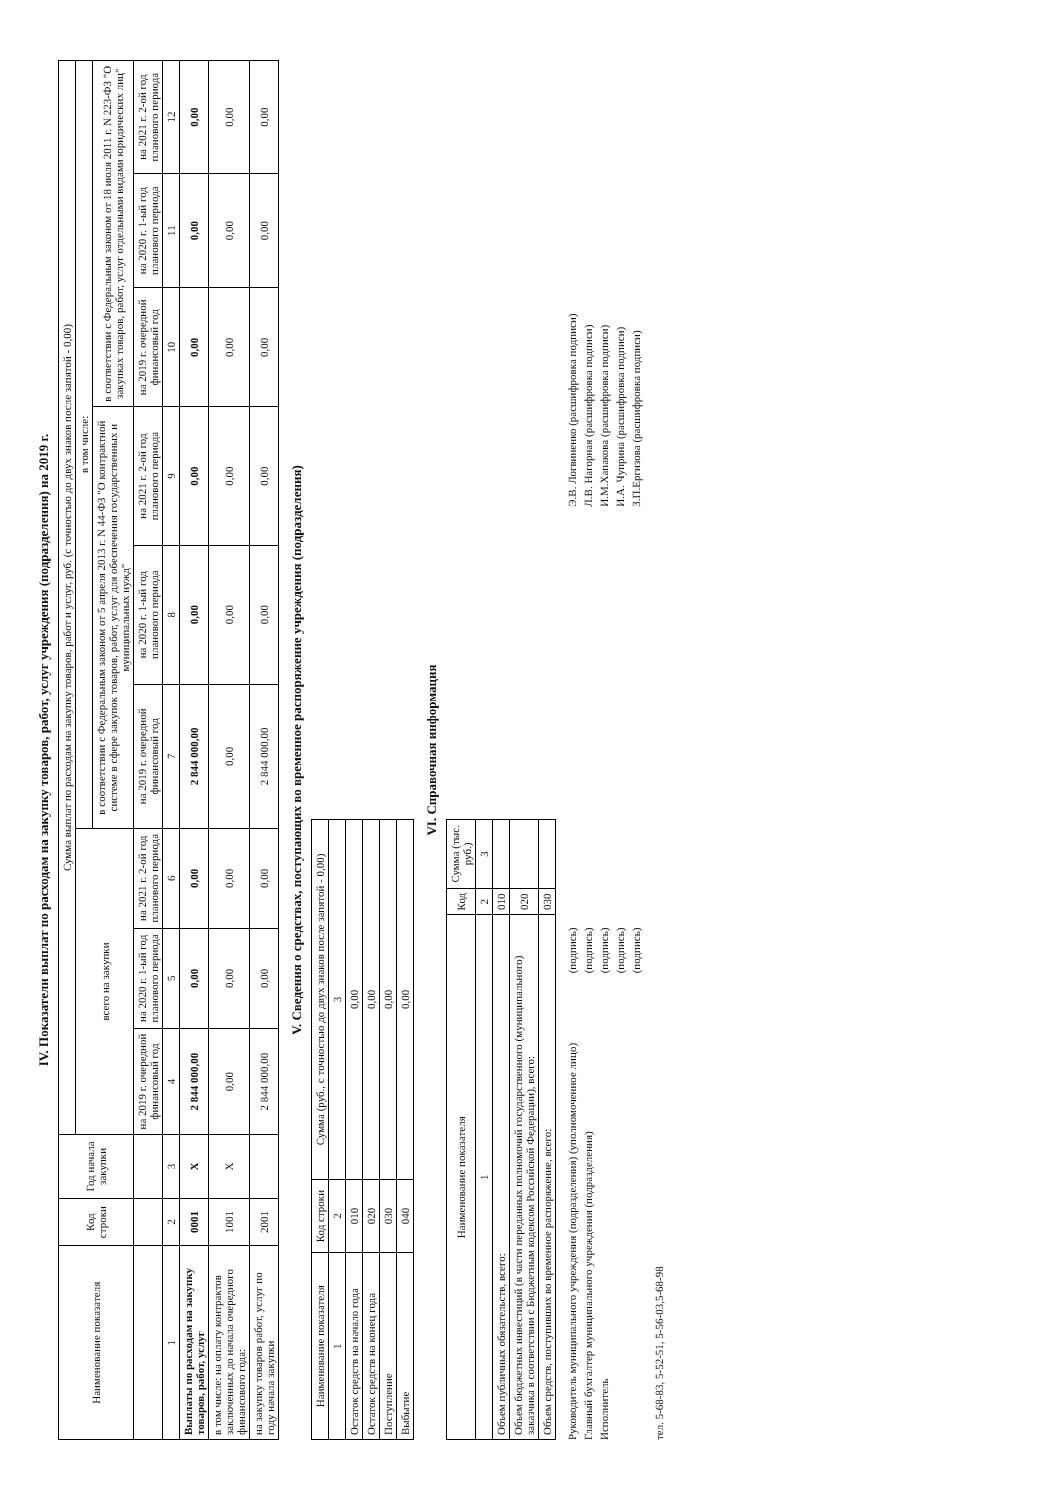IV. Показатели выплат по расходам на закупку товаров, работ, услуг учреждения (подразделения) на 2019 г.
| Наименование показателя | Код строки | Год начала закупки | Сумма выплат по расходам на закупку товаров, работ и услуг, руб. (с точностью до двух знаков после запятой - 0,00) | | | | | | | | |
| --- | --- | --- | --- | --- | --- | --- | --- | --- | --- | --- | --- |
| | | | всего на закупки | | | в том числе: | | | | | |
| | | | | | | в соответствии с Федеральным законом от 5 апреля 2013 г. N 44-ФЗ "О контрактной системе в сфере закупок товаров, работ, услуг для обеспечения государственных и муниципальных нужд" | | | в соответствии с Федеральным законом от 18 июля 2011 г. N 223-ФЗ "О закупках товаров, работ, услуг отдельными видами юридических лиц" | | |
| | | | на 2019 г. очередной финансовый год | на 2020 г. 1-ый год планового периода | на 2021 г. 2-ой год планового периода | на 2019 г. очередной финансовый год | на 2020 г. 1-ый год планового периода | на 2021 г. 2-ой год планового периода | на 2019 г. очередной финансовый год | на 2020 г. 1-ый год планового периода | на 2021 г. 2-ой год планового периода |
| 1 | 2 | 3 | 4 | 5 | 6 | 7 | 8 | 9 | 10 | 11 | 12 |
| Выплаты по расходам на закупку товаров, работ, услуг | 0001 | X | 2 844 000,00 | 0,00 | 0,00 | 2 844 000,00 | 0,00 | 0,00 | 0,00 | 0,00 | 0,00 |
| в том числе: на оплату контрактов заключенных до начала очередного финансового года: | 1001 | X | 0,00 | 0,00 | 0,00 | 0,00 | 0,00 | 0,00 | 0,00 | 0,00 | 0,00 |
| на закупку товаров работ, услуг по году начала закупки | 2001 | | 2 844 000,00 | 0,00 | 0,00 | 2 844 000,00 | 0,00 | 0,00 | 0,00 | 0,00 | 0,00 |
V. Сведения о средствах, поступающих во временное распоряжение учреждения (подразделения)
| Наименование показателя | Код строки | Сумма (руб., с точностью до двух знаков после запятой - 0,00) |
| --- | --- | --- |
| 1 | 2 | 3 |
| Остаток средств на начало года | 010 | 0,00 |
| Остаток средств на конец года | 020 | 0,00 |
| Поступление | 030 | 0,00 |
| Выбытие | 040 | 0,00 |
VI. Справочная информация
| Наименование показателя | Код | Сумма (тыс. руб.) |
| --- | --- | --- |
| 1 | 2 | 3 |
| Объем публичных обязательств, всего: | 010 | |
| Объем бюджетных инвестиций (в части переданных полномочий государственного (муниципального) заказчика в соответствии с Бюджетным кодексом Российской Федерации), всего: | 020 | |
| Объем средств, поступивших во временное распоряжение, всего: | 030 | |
Руководитель муниципального учреждения (подразделения) (уполномоченное лицо)
(подпись)
Э.В. Логвиненко (расшифровка подписи)
Главный бухгалтер муниципального учреждения (подразделения)
(подпись)
Л.В. Нагорная (расшифровка подписи)
Исполнитель
(подпись)
И.М.Хапакова (расшифровка подписи)
(подпись)
И.А. Чуприна (расшифровка подписи)
(подпись)
З.П.Ергизова (расшифровка подписи)
тел. 5-68-83, 5-52-51, 5-56-03,5-68-98